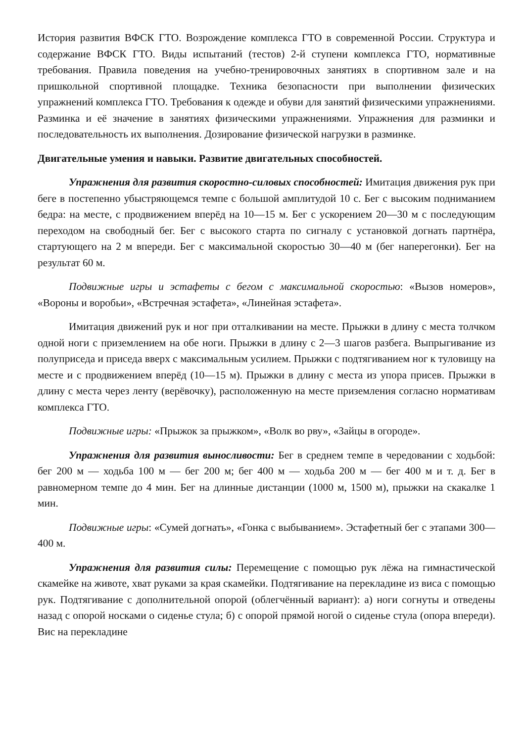История развития ВФСК ГТО. Возрождение комплекса ГТО в современной России. Структура и содержание ВФСК ГТО. Виды испытаний (тестов) 2-й ступени комплекса ГТО, нормативные требования. Правила поведения на учебно-тренировочных занятиях в спортивном зале и на пришкольной спортивной площадке. Техника безопасности при выполнении физических упражнений комплекса ГТО. Требования к одежде и обуви для занятий физическими упражнениями. Разминка и её значение в занятиях физическими упражнениями. Упражнения для разминки и последовательность их выполнения. Дозирование физической нагрузки в разминке.
Двигательные умения и навыки. Развитие двигательных способностей.
Упражнения для развития скоростно-силовых способностей: Имитация движения рук при беге в постепенно убыстряющемся темпе с большой амплитудой 10 с. Бег с высоким подниманием бедра: на месте, с продвижением вперёд на 10—15 м. Бег с ускорением 20—30 м с последующим переходом на свободный бег. Бег с высокого старта по сигналу с установкой догнать партнёра, стартующего на 2 м впереди. Бег с максимальной скоростью 30—40 м (бег наперегонки). Бег на результат 60 м.
Подвижные игры и эстафеты с бегом с максимальной скоростью: «Вызов номеров», «Вороны и воробьи», «Встречная эстафета», «Линейная эстафета».
Имитация движений рук и ног при отталкивании на месте. Прыжки в длину с места толчком одной ноги с приземлением на обе ноги. Прыжки в длину с 2—3 шагов разбега. Выпрыгивание из полуприседа и приседа вверх с максимальным усилием. Прыжки с подтягиванием ног к туловищу на месте и с продвижением вперёд (10—15 м). Прыжки в длину с места из упора присев. Прыжки в длину с места через ленту (верёвочку), расположенную на месте приземления согласно нормативам комплекса ГТО.
Подвижные игры: «Прыжок за прыжком», «Волк во рву», «Зайцы в огороде».
Упражнения для развития выносливости: Бег в среднем темпе в чередовании с ходьбой: бег 200 м — ходьба 100 м — бег 200 м; бег 400 м — ходьба 200 м — бег 400 м и т. д. Бег в равномерном темпе до 4 мин. Бег на длинные дистанции (1000 м, 1500 м), прыжки на скакалке 1 мин.
Подвижные игры: «Сумей догнать», «Гонка с выбыванием». Эстафетный бег с этапами 300—400 м.
Упражнения для развития силы: Перемещение с помощью рук лёжа на гимнастической скамейке на животе, хват руками за края скамейки. Подтягивание на перекладине из виса с помощью рук. Подтягивание с дополнительной опорой (облегчённый вариант): а) ноги согнуты и отведены назад с опорой носками о сиденье стула; б) с опорой прямой ногой о сиденье стула (опора впереди). Вис на перекладине